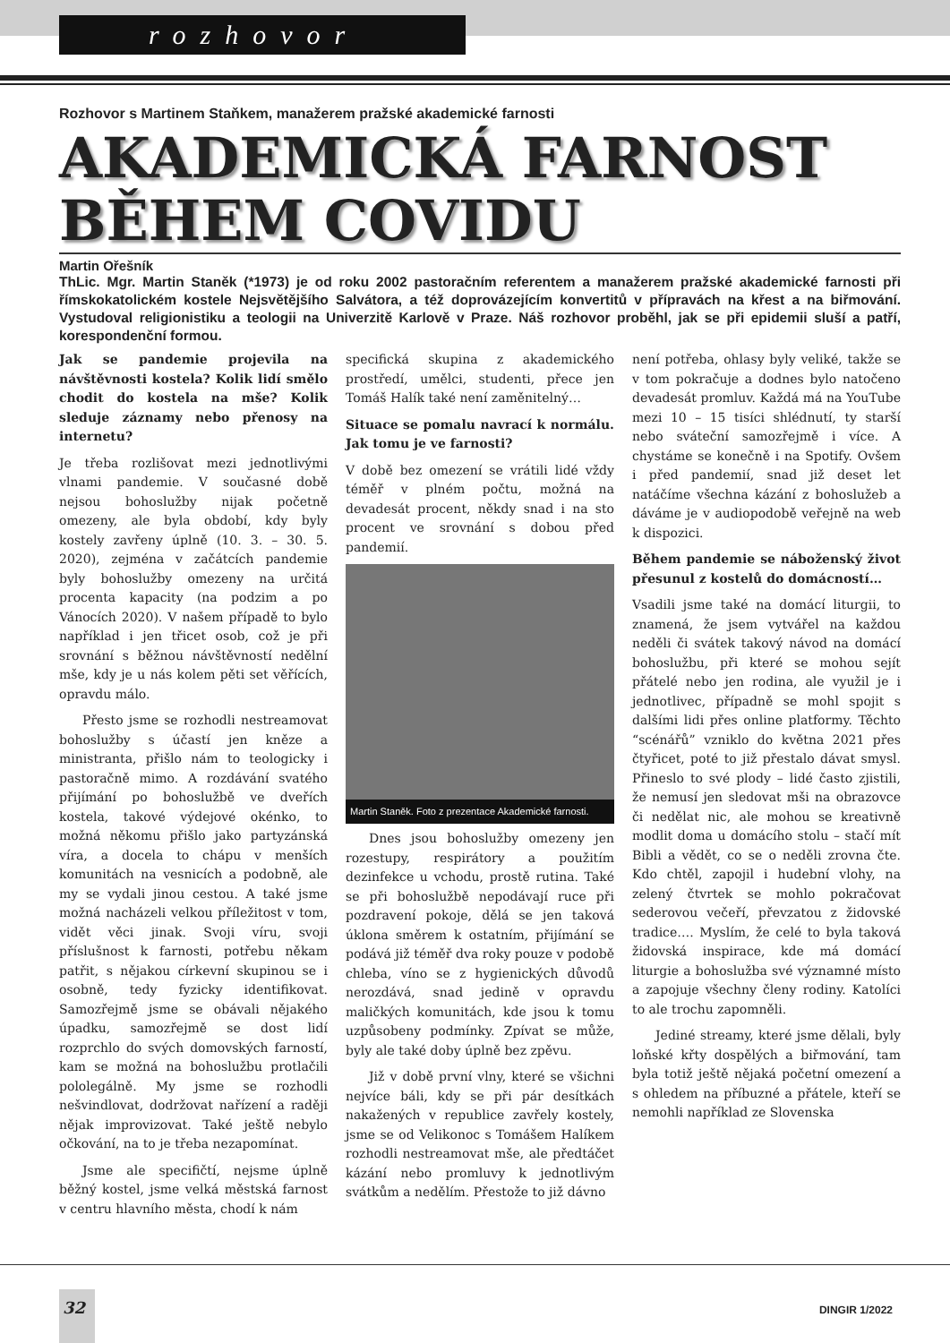rozhovor
Rozhovor s Martinem Staňkem, manažerem pražské akademické farnosti
AKADEMICKÁ FARNOST
BĚHEM COVIDU
Martin Ořešník
ThLic. Mgr. Martin Staněk (*1973) je od roku 2002 pastoračním referentem a manažerem pražské akademické farnosti při římskokatolickém kostele Nejsvětějšího Salvátora, a též doprovázejícím konvertitů v přípravách na křest a na biřmování. Vystudoval religionistiku a teologii na Univerzitě Karlově v Praze. Náš rozhovor proběhl, jak se při epidemii sluší a patří, korespondenční formou.
Jak se pandemie projevila na návštěvnosti kostela? Kolik lidí smělo chodit do kostela na mše? Kolik sleduje záznamy nebo přenosy na internetu?
Je třeba rozlišovat mezi jednotlivými vlnami pandemie. V současné době nejsou bohoslužby nijak početně omezeny, ale byla období, kdy byly kostely zavřeny úplně (10. 3. – 30. 5. 2020), zejména v začátcích pandemie byly bohoslužby omezeny na určitá procenta kapacity (na podzim a po Vánocích 2020). V našem případě to bylo například i jen třicet osob, což je při srovnání s běžnou návštěvností nedělní mše, kdy je u nás kolem pěti set věřících, opravdu málo.
Přesto jsme se rozhodli nestreamovat bohoslužby s účastí jen kněze a ministranta, přišlo nám to teologicky i pastoračně mimo. A rozdávání svatého přijímání po bohoslužbě ve dveřích kostela, takové výdejové okénko, to možná někomu přišlo jako partyzánská víra, a docela to chápu v menších komunitách na vesnicích a podobně, ale my se vydali jinou cestou. A také jsme možná nacházeli velkou příležitost v tom, vidět věci jinak. Svoji víru, svoji příslušnost k farnosti, potřebu někam patřit, s nějakou církevní skupinou se i osobně, tedy fyzicky identifikovat. Samozřejmě jsme se obávali nějakého úpadku, samozřejmě se dost lidí rozprchlo do svých domovských farností, kam se možná na bohoslužbu protlačili pololegálně. My jsme se rozhodli nešvindlovat, dodržovat nařízení a raději nějak improvizovat. Také ještě nebylo očkování, na to je třeba nezapomínat.
Jsme ale specifičtí, nejsme úplně běžný kostel, jsme velká městská farnost v centru hlavního města, chodí k nám
specifická skupina z akademického prostředí, umělci, studenti, přece jen Tomáš Halík také není zaměnitelný…
Situace se pomalu navrací k normálu. Jak tomu je ve farnosti?
V době bez omezení se vrátili lidé vždy téměř v plném počtu, možná na devadesát procent, někdy snad i na sto procent ve srovnání s dobou před pandemií.
Martin Staněk. Foto z prezentace Akademické farnosti.
Dnes jsou bohoslužby omezeny jen rozestupy, respirátory a použitím dezinfekce u vchodu, prostě rutina. Také se při bohoslužbě nepodávají ruce při pozdravení pokoje, dělá se jen taková úklona směrem k ostatním, přijímání se podává již téměř dva roky pouze v podobě chleba, víno se z hygienických důvodů nerozdává, snad jedině v opravdu maličkých komunitách, kde jsou k tomu uzpůsobeny podmínky. Zpívat se může, byly ale také doby úplně bez zpěvu.
Již v době první vlny, které se všichni nejvíce báli, kdy se při pár desítkách nakažených v republice zavřely kostely, jsme se od Velikonoc s Tomášem Halíkem rozhodli nestreamovat mše, ale předtáčet kázání nebo promluvy k jednotlivým svátkům a nedělím. Přestože to již dávno
není potřeba, ohlasy byly veliké, takže se v tom pokračuje a dodnes bylo natočeno devadesát promluv. Každá má na YouTube mezi 10 – 15 tisíci shlédnutí, ty starší nebo sváteční samozřejmě i více. A chystáme se konečně i na Spotify. Ovšem i před pandemií, snad již deset let natáčíme všechna kázání z bohoslužeb a dáváme je v audiopodobě veřejně na web k dispozici.
Během pandemie se náboženský život přesunul z kostelů do domácností…
Vsadili jsme také na domácí liturgii, to znamená, že jsem vytvářel na každou neděli či svátek takový návod na domácí bohoslužbu, při které se mohou sejít přátelé nebo jen rodina, ale využil je i jednotlivec, případně se mohl spojit s dalšími lidi přes online platformy. Těchto “scénářů” vzniklo do května 2021 přes čtyřicet, poté to již přestalo dávat smysl. Přineslo to své plody – lidé často zjistili, že nemusí jen sledovat mši na obrazovce či nedělat nic, ale mohou se kreativně modlit doma u domácího stolu – stačí mít Bibli a vědět, co se o neděli zrovna čte. Kdo chtěl, zapojil i hudební vlohy, na zelený čtvrtek se mohlo pokračovat sederovou večeří, převzatou z židovské tradice…. Myslím, že celé to byla taková židovská inspirace, kde má domácí liturgie a bohoslužba své významné místo a zapojuje všechny členy rodiny. Katolíci to ale trochu zapomněli.
Jediné streamy, které jsme dělali, byly loňské křty dospělých a biřmování, tam byla totiž ještě nějaká početní omezení a s ohledem na příbuzné a přátele, kteří se nemohli například ze Slovenska
32
DINGIR 1/2022